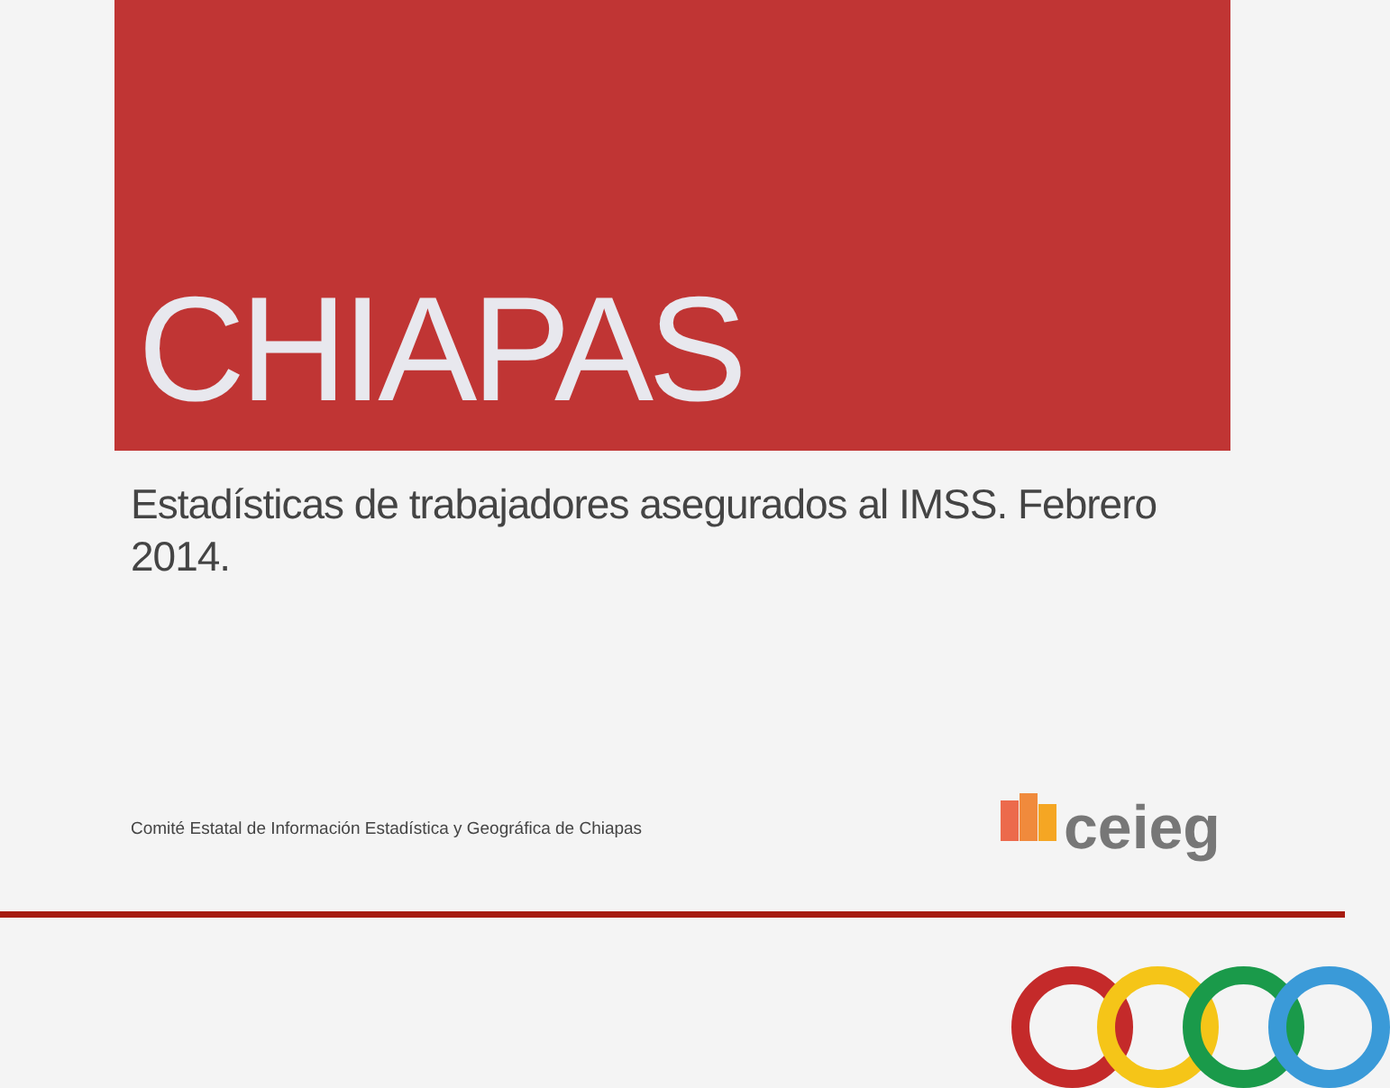CHIAPAS
Estadísticas de trabajadores asegurados al IMSS. Febrero 2014.
Comité Estatal de Información Estadística y Geográfica de Chiapas
ceieg